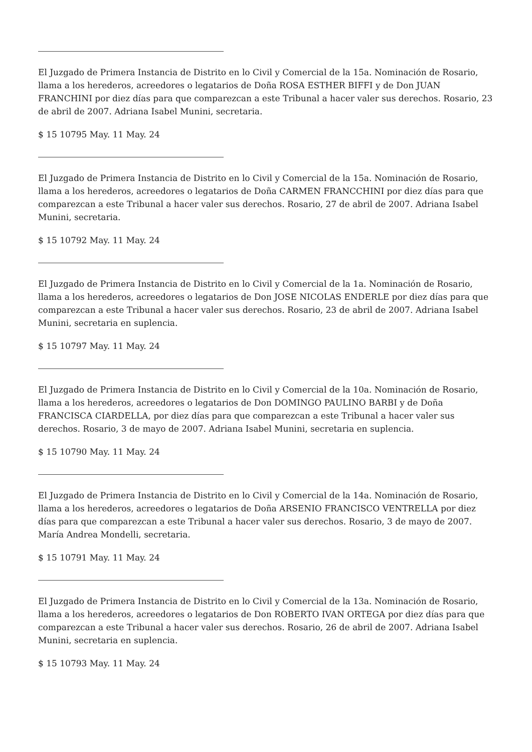El Juzgado de Primera Instancia de Distrito en lo Civil y Comercial de la 15a. Nominación de Rosario, llama a los herederos, acreedores o legatarios de Doña ROSA ESTHER BIFFI y de Don JUAN FRANCHINI por diez días para que comparezcan a este Tribunal a hacer valer sus derechos. Rosario, 23 de abril de 2007. Adriana Isabel Munini, secretaria.
$ 15 10795 May. 11 May. 24
El Juzgado de Primera Instancia de Distrito en lo Civil y Comercial de la 15a. Nominación de Rosario, llama a los herederos, acreedores o legatarios de Doña CARMEN FRANCCHINI por diez días para que comparezcan a este Tribunal a hacer valer sus derechos. Rosario, 27 de abril de 2007. Adriana Isabel Munini, secretaria.
$ 15 10792 May. 11 May. 24
El Juzgado de Primera Instancia de Distrito en lo Civil y Comercial de la 1a. Nominación de Rosario, llama a los herederos, acreedores o legatarios de Don JOSE NICOLAS ENDERLE por diez días para que comparezcan a este Tribunal a hacer valer sus derechos. Rosario, 23 de abril de 2007. Adriana Isabel Munini, secretaria en suplencia.
$ 15 10797 May. 11 May. 24
El Juzgado de Primera Instancia de Distrito en lo Civil y Comercial de la 10a. Nominación de Rosario, llama a los herederos, acreedores o legatarios de Don DOMINGO PAULINO BARBI y de Doña FRANCISCA CIARDELLA, por diez días para que comparezcan a este Tribunal a hacer valer sus derechos. Rosario, 3 de mayo de 2007. Adriana Isabel Munini, secretaria en suplencia.
$ 15 10790 May. 11 May. 24
El Juzgado de Primera Instancia de Distrito en lo Civil y Comercial de la 14a. Nominación de Rosario, llama a los herederos, acreedores o legatarios de Doña ARSENIO FRANCISCO VENTRELLA por diez días para que comparezcan a este Tribunal a hacer valer sus derechos. Rosario, 3 de mayo de 2007. María Andrea Mondelli, secretaria.
$ 15 10791 May. 11 May. 24
El Juzgado de Primera Instancia de Distrito en lo Civil y Comercial de la 13a. Nominación de Rosario, llama a los herederos, acreedores o legatarios de Don ROBERTO IVAN ORTEGA por diez días para que comparezcan a este Tribunal a hacer valer sus derechos. Rosario, 26 de abril de 2007. Adriana Isabel Munini, secretaria en suplencia.
$ 15 10793 May. 11 May. 24